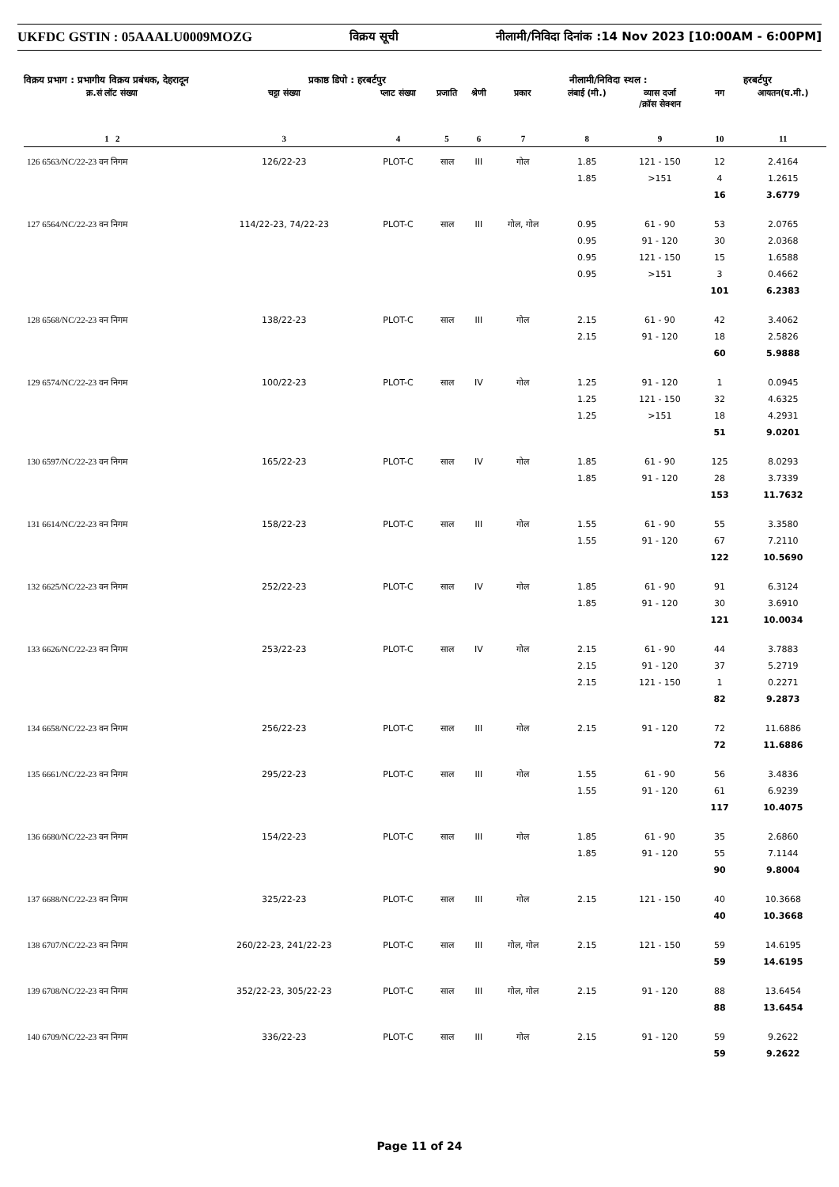UKFDC GSTIN : 05AAALU0009MOZG विक्रय सूची नीलामी/निविदा दिनांक :14 Nov 2023 [10:00AM - 6:00PM]
विक्रय प्रभाग : प्रभागीय विक्रय प्रबंधक, देहरादून प्रकाष्ठ डिपो : हरबर्टपुर नीलामी/निविदा स्थल : हरबर्टपुर
| क्र.सं लॉट संख्या | चट्टा संख्या | प्लाट संख्या | प्रजाति | श्रेणी | प्रकार | लंबाई (मी.) | व्यास दर्जा /क्रॉस सेक्शन | नग | आयतन(घ.मी.) |
| --- | --- | --- | --- | --- | --- | --- | --- | --- | --- |
| 1 2 | 3 | 4 | 5 | 6 | 7 | 8 | 9 | 10 | 11 |
| 126 6563/NC/22-23 वन निगम | 126/22-23 | PLOT-C | साल | III | गोल | 1.85 1.85 | 121 - 150 >151 | 12 4 16 | 2.4164 1.2615 3.6779 |
| 127 6564/NC/22-23 वन निगम | 114/22-23, 74/22-23 | PLOT-C | साल | III | गोल, गोल | 0.95 0.95 0.95 0.95 | 61 - 90 91 - 120 121 - 150 >151 | 53 30 15 3 101 | 2.0765 2.0368 1.6588 0.4662 6.2383 |
| 128 6568/NC/22-23 वन निगम | 138/22-23 | PLOT-C | साल | III | गोल | 2.15 2.15 | 61 - 90 91 - 120 | 42 18 60 | 3.4062 2.5826 5.9888 |
| 129 6574/NC/22-23 वन निगम | 100/22-23 | PLOT-C | साल | IV | गोल | 1.25 1.25 1.25 | 91 - 120 121 - 150 >151 | 1 32 18 51 | 0.0945 4.6325 4.2931 9.0201 |
| 130 6597/NC/22-23 वन निगम | 165/22-23 | PLOT-C | साल | IV | गोल | 1.85 1.85 | 61 - 90 91 - 120 | 125 28 153 | 8.0293 3.7339 11.7632 |
| 131 6614/NC/22-23 वन निगम | 158/22-23 | PLOT-C | साल | III | गोल | 1.55 1.55 | 61 - 90 91 - 120 | 55 67 122 | 3.3580 7.2110 10.5690 |
| 132 6625/NC/22-23 वन निगम | 252/22-23 | PLOT-C | साल | IV | गोल | 1.85 1.85 | 61 - 90 91 - 120 | 91 30 121 | 6.3124 3.6910 10.0034 |
| 133 6626/NC/22-23 वन निगम | 253/22-23 | PLOT-C | साल | IV | गोल | 2.15 2.15 2.15 | 61 - 90 91 - 120 121 - 150 | 44 37 1 82 | 3.7883 5.2719 0.2271 9.2873 |
| 134 6658/NC/22-23 वन निगम | 256/22-23 | PLOT-C | साल | III | गोल | 2.15 | 91 - 120 | 72 72 | 11.6886 11.6886 |
| 135 6661/NC/22-23 वन निगम | 295/22-23 | PLOT-C | साल | III | गोल | 1.55 1.55 | 61 - 90 91 - 120 | 56 61 117 | 3.4836 6.9239 10.4075 |
| 136 6680/NC/22-23 वन निगम | 154/22-23 | PLOT-C | साल | III | गोल | 1.85 1.85 | 61 - 90 91 - 120 | 35 55 90 | 2.6860 7.1144 9.8004 |
| 137 6688/NC/22-23 वन निगम | 325/22-23 | PLOT-C | साल | III | गोल | 2.15 | 121 - 150 | 40 40 | 10.3668 10.3668 |
| 138 6707/NC/22-23 वन निगम | 260/22-23, 241/22-23 | PLOT-C | साल | III | गोल, गोल | 2.15 | 121 - 150 | 59 59 | 14.6195 14.6195 |
| 139 6708/NC/22-23 वन निगम | 352/22-23, 305/22-23 | PLOT-C | साल | III | गोल, गोल | 2.15 | 91 - 120 | 88 88 | 13.6454 13.6454 |
| 140 6709/NC/22-23 वन निगम | 336/22-23 | PLOT-C | साल | III | गोल | 2.15 | 91 - 120 | 59 59 | 9.2622 9.2622 |
Page 11 of 24